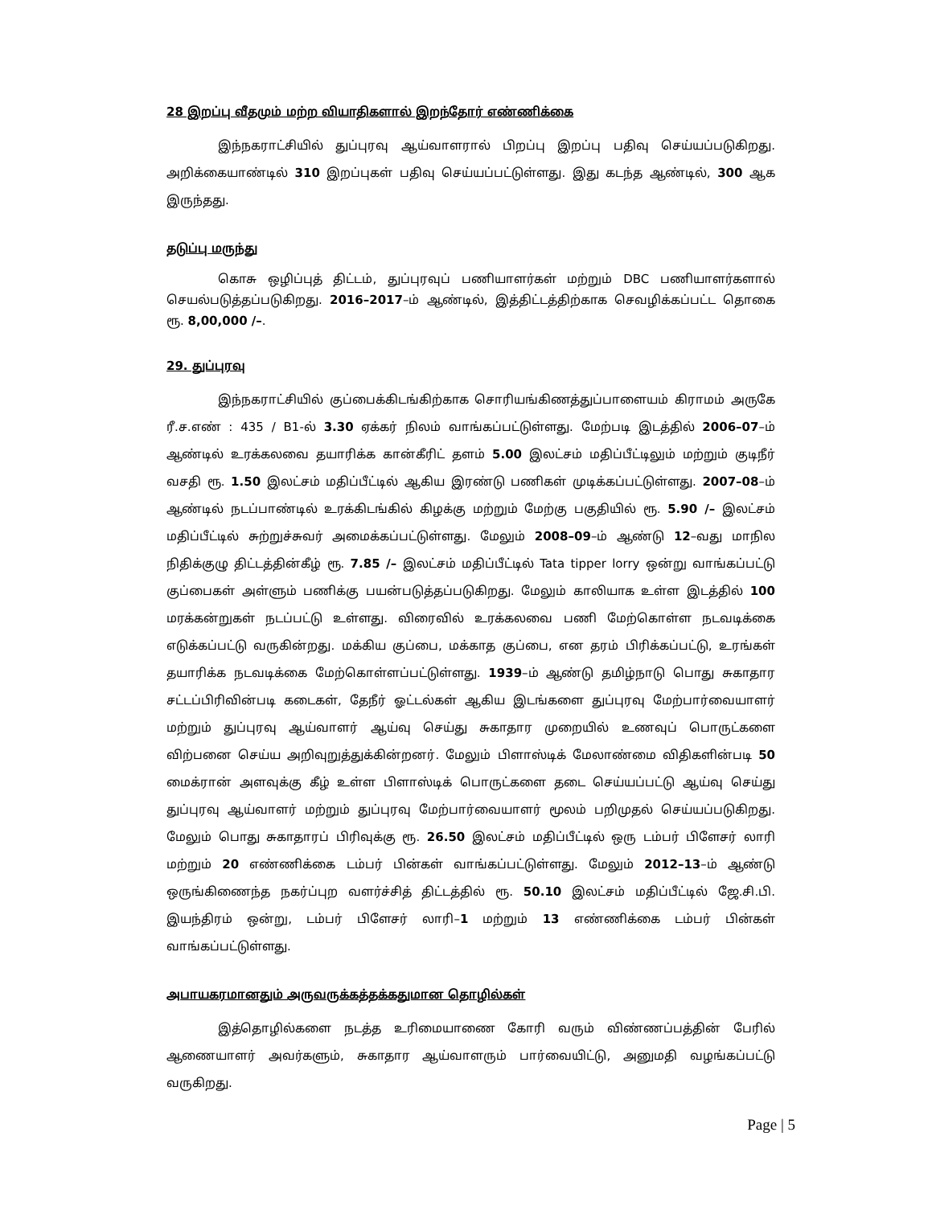28 இறப்பு வீதமும் மற்ற வியாதிகளால் இறந்தோர் எண்ணிக்கை
இந்நகராட்சியில் துப்புரவு ஆய்வாளரால் பிறப்பு இறப்பு பதிவு செய்யப்படுகிறது. அறிக்கையாண்டில் 310 இறப்புகள் பதிவு செய்யப்பட்டுள்ளது. இது கடந்த ஆண்டில், 300 ஆக இருந்தது.
தடுப்பு மருந்து
கொசு ஒழிப்புத் திட்டம், துப்புரவுப் பணியாளர்கள் மற்றும் DBC பணியாளர்களால் செயல்படுத்தப்படுகிறது. 2016–2017–ம் ஆண்டில், இத்திட்டத்திற்காக செவழிக்கப்பட்ட தொகை ரூ. 8,00,000 /–.
29. துப்புரவு
இந்நகராட்சியில் குப்பைக்கிடங்கிற்காக சொரியங்கிணத்துப்பாளையம் கிராமம் அருகே ரீ.ச.எண் : 435 / B1-ல் 3.30 ஏக்கர் நிலம் வாங்கப்பட்டுள்ளது. மேற்படி இடத்தில் 2006–07–ம் ஆண்டில் உரக்கலவை தயாரிக்க கான்கீரிட் தளம் 5.00 இலட்சம் மதிப்பீட்டிலும் மற்றும் குடிநீர் வசதி ரூ. 1.50 இலட்சம் மதிப்பீட்டில் ஆகிய இரண்டு பணிகள் முடிக்கப்பட்டுள்ளது. 2007–08–ம் ஆண்டில் நடப்பாண்டில் உரக்கிடங்கில் கிழக்கு மற்றும் மேற்கு பகுதியில் ரூ. 5.90 /– இலட்சம் மதிப்பீட்டில் சுற்றுச்சுவர் அமைக்கப்பட்டுள்ளது. மேலும் 2008–09–ம் ஆண்டு 12–வது மாநில நிதிக்குழு திட்டத்தின்கீழ் ரூ. 7.85 /– இலட்சம் மதிப்பீட்டில் Tata tipper lorry ஒன்று வாங்கப்பட்டு குப்பைகள் அள்ளும் பணிக்கு பயன்படுத்தப்படுகிறது. மேலும் காலியாக உள்ள இடத்தில் 100 மரக்கன்றுகள் நடப்பட்டு உள்ளது. விரைவில் உரக்கலவை பணி மேற்கொள்ள நடவடிக்கை எடுக்கப்பட்டு வருகின்றது. மக்கிய குப்பை, மக்காத குப்பை, என தரம் பிரிக்கப்பட்டு, உரங்கள் தயாரிக்க நடவடிக்கை மேற்கொள்ளப்பட்டுள்ளது. 1939–ம் ஆண்டு தமிழ்நாடு பொது சுகாதார சட்டப்பிரிவின்படி கடைகள், தேநீர் ஓட்டல்கள் ஆகிய இடங்களை துப்புரவு மேற்பார்வையாளர் மற்றும் துப்புரவு ஆய்வாளர் ஆய்வு செய்து சுகாதார முறையில் உணவுப் பொருட்களை விற்பனை செய்ய அறிவுறுத்துக்கின்றனர். மேலும் பிளாஸ்டிக் மேலாண்மை விதிகளின்படி 50 மைக்ரான் அளவுக்கு கீழ் உள்ள பிளாஸ்டிக் பொருட்களை தடை செய்யப்பட்டு ஆய்வு செய்து துப்புரவு ஆய்வாளர் மற்றும் துப்புரவு மேற்பார்வையாளர் மூலம் பறிமுதல் செய்யப்படுகிறது. மேலும் பொது சுகாதாரப் பிரிவுக்கு ரூ. 26.50 இலட்சம் மதிப்பீட்டில் ஒரு டம்பர் பிளேசர் லாரி மற்றும் 20 எண்ணிக்கை டம்பர் பின்கள் வாங்கப்பட்டுள்ளது. மேலும் 2012–13–ம் ஆண்டு ஒருங்கிணைந்த நகர்ப்புற வளர்ச்சித் திட்டத்தில் ரூ. 50.10 இலட்சம் மதிப்பீட்டில் ஜே.சி.பி. இயந்திரம் ஒன்று, டம்பர் பிளேசர் லாரி–1 மற்றும் 13 எண்ணிக்கை டம்பர் பின்கள் வாங்கப்பட்டுள்ளது.
அபாயகரமானதும் அருவருக்கத்தக்கதுமான தொழில்கள்
இத்தொழில்களை நடத்த உரிமையாணை கோரி வரும் விண்ணப்பத்தின் பேரில் ஆணையாளர் அவர்களும், சுகாதார ஆய்வாளரும் பார்வையிட்டு, அனுமதி வழங்கப்பட்டு வருகிறது.
Page | 5